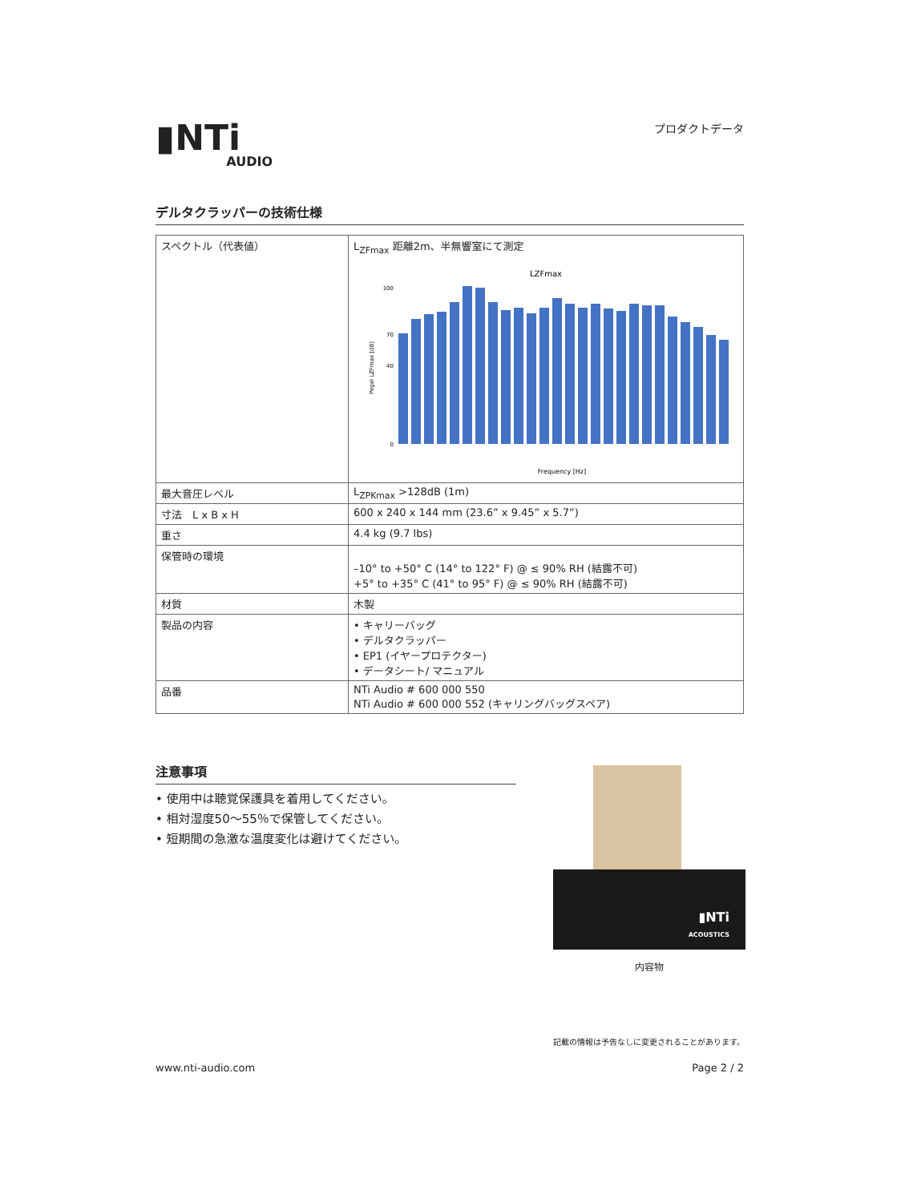▮NTi
AUDIO
プロダクトデータ
デルタクラッパーの技術仕様
| スペクトル（代表値） | L<sub>ZFmax</sub> 距離2m、半無響室にて測定 LZFmax Pegel LZFmax [dB] 0 40 100 70 Frequency [Hz] |
| 最大音圧レベル | L<sub>ZPKmax</sub> >128dB (1m) |
| 寸法 L x B x H | 600 x 240 x 144 mm (23.6” x 9.45” x 5.7”) |
| 重さ | 4.4 kg (9.7 lbs) |
| 保管時の環境 | –10° to +50° C (14° to 122° F) @ ≤ 90% RH (結露不可) +5° to +35° C (41° to 95° F) @ ≤ 90% RH (結露不可) |
| 材質 | 木製 |
| 製品の内容 | • キャリーバッグ • デルタクラッパー • EP1 (イヤープロテクター) • データシート/ マニュアル |
| 品番 | NTi Audio # 600 000 550 NTi Audio # 600 000 552 (キャリングバッグスペア) |
注意事項
• 使用中は聴覚保護具を着用してください。
• 相対湿度50～55％で保管してください。
• 短期間の急激な温度変化は避けてください。
▮NTi
ACOUSTICS
内容物
記載の情報は予告なしに変更されることがあります。
www.nti-audio.com Page 2 / 2